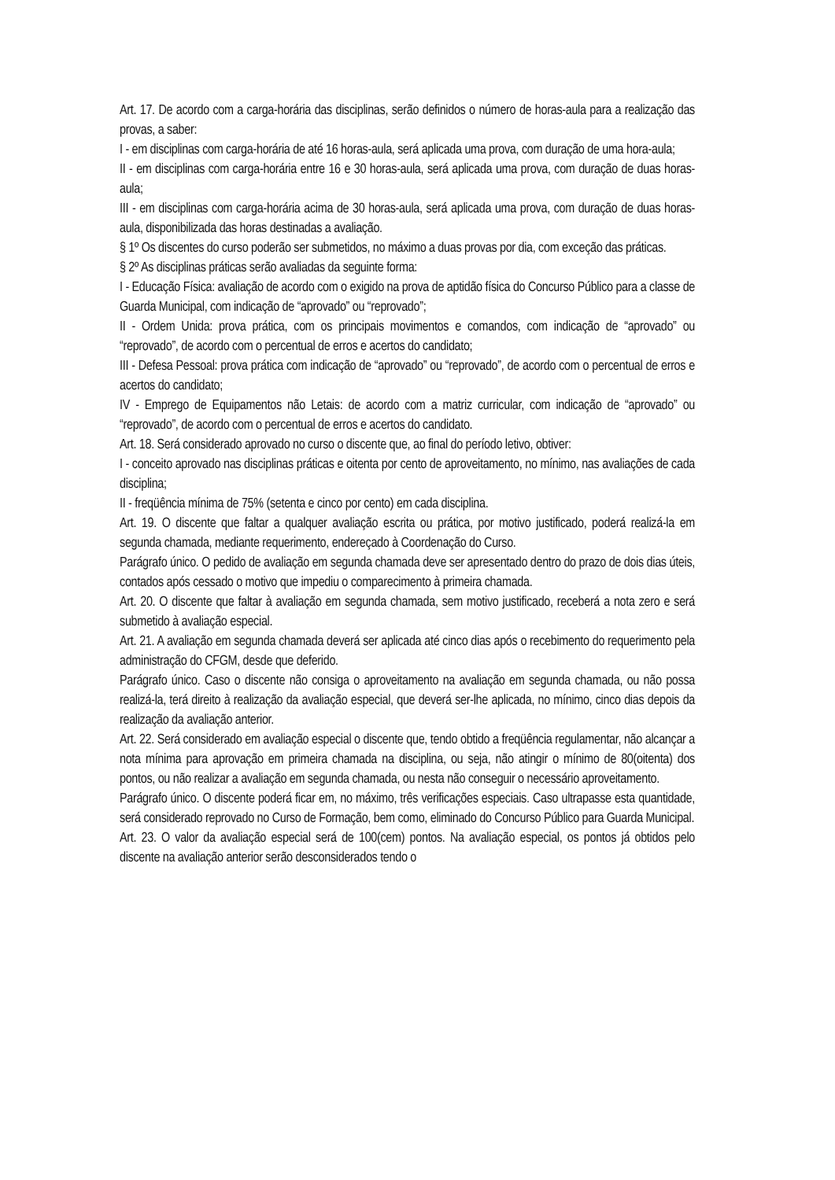Art. 17. De acordo com a carga-horária das disciplinas, serão definidos o número de horas-aula para a realização das provas, a saber:
I - em disciplinas com carga-horária de até 16 horas-aula, será aplicada uma prova, com duração de uma hora-aula;
II - em disciplinas com carga-horária entre 16 e 30 horas-aula, será aplicada uma prova, com duração de duas horas-aula;
III - em disciplinas com carga-horária acima de 30 horas-aula, será aplicada uma prova, com duração de duas horas-aula, disponibilizada das horas destinadas a avaliação.
§ 1º Os discentes do curso poderão ser submetidos, no máximo a duas provas por dia, com exceção das práticas.
§ 2º As disciplinas práticas serão avaliadas da seguinte forma:
I - Educação Física: avaliação de acordo com o exigido na prova de aptidão física do Concurso Público para a classe de Guarda Municipal, com indicação de “aprovado” ou “reprovado”;
II - Ordem Unida: prova prática, com os principais movimentos e comandos, com indicação de “aprovado” ou “reprovado”, de acordo com o percentual de erros e acertos do candidato;
III - Defesa Pessoal: prova prática com indicação de “aprovado” ou “reprovado”, de acordo com o percentual de erros e acertos do candidato;
IV - Emprego de Equipamentos não Letais: de acordo com a matriz curricular, com indicação de “aprovado” ou “reprovado”, de acordo com o percentual de erros e acertos do candidato.
Art. 18. Será considerado aprovado no curso o discente que, ao final do período letivo, obtiver:
I - conceito aprovado nas disciplinas práticas e oitenta por cento de aproveitamento, no mínimo, nas avaliações de cada disciplina;
II - freqüência mínima de 75% (setenta e cinco por cento) em cada disciplina.
Art. 19. O discente que faltar a qualquer avaliação escrita ou prática, por motivo justificado, poderá realizá-la em segunda chamada, mediante requerimento, endereçado à Coordenação do Curso.
Parágrafo único. O pedido de avaliação em segunda chamada deve ser apresentado dentro do prazo de dois dias úteis, contados após cessado o motivo que impediu o comparecimento à primeira chamada.
Art. 20. O discente que faltar à avaliação em segunda chamada, sem motivo justificado, receberá a nota zero e será submetido à avaliação especial.
Art. 21. A avaliação em segunda chamada deverá ser aplicada até cinco dias após o recebimento do requerimento pela administração do CFGM, desde que deferido.
Parágrafo único. Caso o discente não consiga o aproveitamento na avaliação em segunda chamada, ou não possa realizá-la, terá direito à realização da avaliação especial, que deverá ser-lhe aplicada, no mínimo, cinco dias depois da realização da avaliação anterior.
Art. 22. Será considerado em avaliação especial o discente que, tendo obtido a freqüência regulamentar, não alcançar a nota mínima para aprovação em primeira chamada na disciplina, ou seja, não atingir o mínimo de 80(oitenta) dos pontos, ou não realizar a avaliação em segunda chamada, ou nesta não conseguir o necessário aproveitamento.
Parágrafo único. O discente poderá ficar em, no máximo, três verificações especiais. Caso ultrapasse esta quantidade, será considerado reprovado no Curso de Formação, bem como, eliminado do Concurso Público para Guarda Municipal.
Art. 23. O valor da avaliação especial será de 100(cem) pontos. Na avaliação especial, os pontos já obtidos pelo discente na avaliação anterior serão desconsiderados tendo o